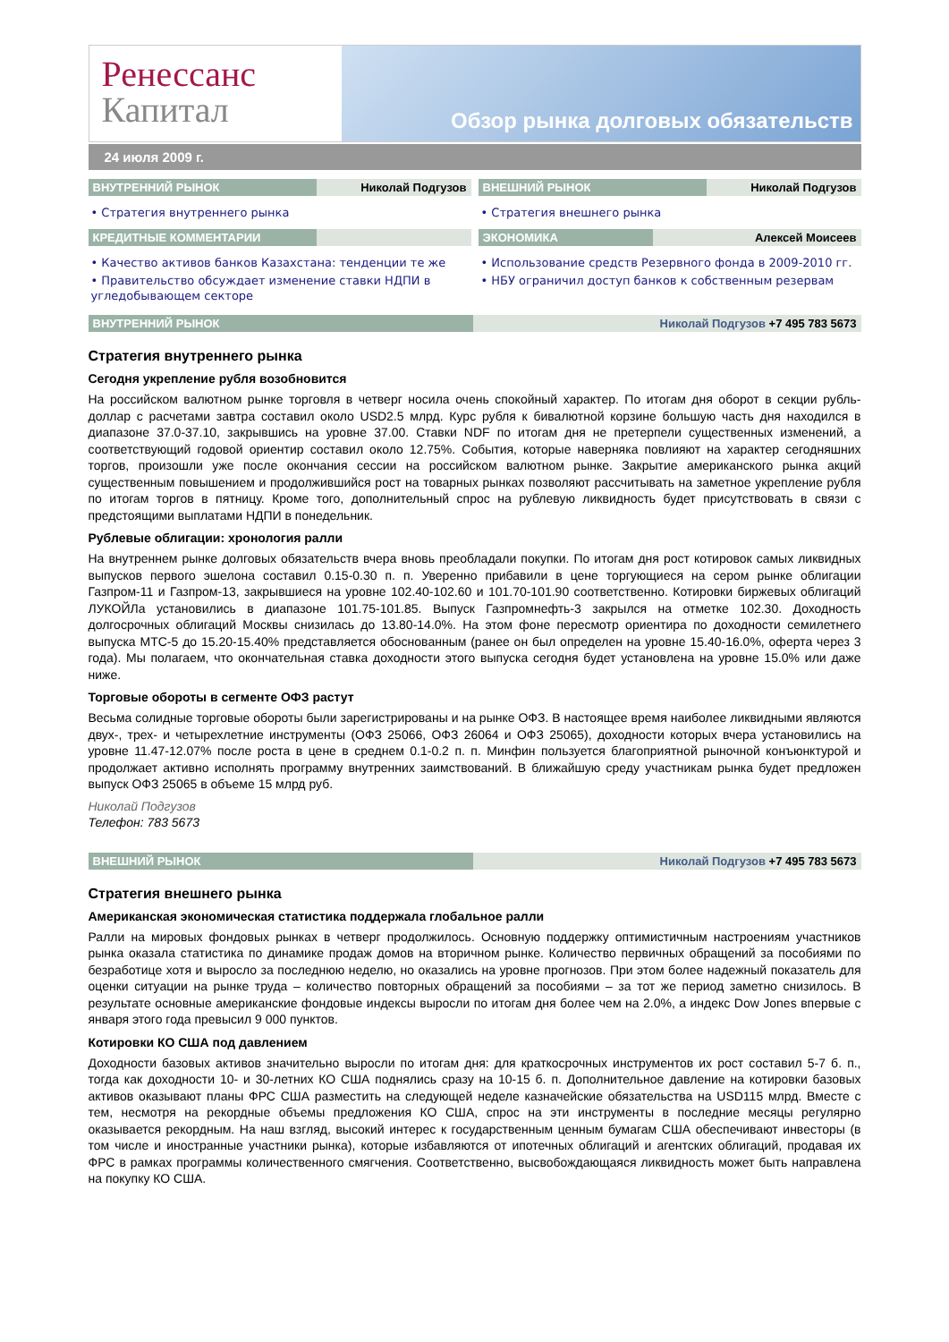Ренессанс
Капитал
Обзор рынка долговых обязательств
24 июля 2009 г.
ВНУТРЕННИЙ РЫНОК Николай Подгузов
• Стратегия внутреннего рынка
КРЕДИТНЫЕ КОММЕНТАРИИ
• Качество активов банков Казахстана: тенденции те же
• Правительство обсуждает изменение ставки НДПИ в угледобывающем секторе
ВНЕШНИЙ РЫНОК Николай Подгузов
• Стратегия внешнего рынка
ЭКОНОМИКА Алексей Моисеев
• Использование средств Резервного фонда в 2009-2010 гг.
• НБУ ограничил доступ банков к собственным резервам
ВНУТРЕННИЙ РЫНОК Николай Подгузов +7 495 783 5673
Стратегия внутреннего рынка
Сегодня укрепление рубля возобновится
На российском валютном рынке торговля в четверг носила очень спокойный характер. По итогам дня оборот в секции рубль-доллар с расчетами завтра составил около USD2.5 млрд. Курс рубля к бивалютной корзине большую часть дня находился в диапазоне 37.0-37.10, закрывшись на уровне 37.00. Ставки NDF по итогам дня не претерпели существенных изменений, а соответствующий годовой ориентир составил около 12.75%. События, которые наверняка повлияют на характер сегодняшних торгов, произошли уже после окончания сессии на российском валютном рынке. Закрытие американского рынка акций существенным повышением и продолжившийся рост на товарных рынках позволяют рассчитывать на заметное укрепление рубля по итогам торгов в пятницу. Кроме того, дополнительный спрос на рублевую ликвидность будет присутствовать в связи с предстоящими выплатами НДПИ в понедельник.
Рублевые облигации: хронология ралли
На внутреннем рынке долговых обязательств вчера вновь преобладали покупки. По итогам дня рост котировок самых ликвидных выпусков первого эшелона составил 0.15-0.30 п. п. Уверенно прибавили в цене торгующиеся на сером рынке облигации Газпром-11 и Газпром-13, закрывшиеся на уровне 102.40-102.60 и 101.70-101.90 соответственно. Котировки биржевых облигаций ЛУКОЙЛа установились в диапазоне 101.75-101.85. Выпуск Газпромнефть-3 закрылся на отметке 102.30. Доходность долгосрочных облигаций Москвы снизилась до 13.80-14.0%. На этом фоне пересмотр ориентира по доходности семилетнего выпуска МТС-5 до 15.20-15.40% представляется обоснованным (ранее он был определен на уровне 15.40-16.0%, оферта через 3 года). Мы полагаем, что окончательная ставка доходности этого выпуска сегодня будет установлена на уровне 15.0% или даже ниже.
Торговые обороты в сегменте ОФЗ растут
Весьма солидные торговые обороты были зарегистрированы и на рынке ОФЗ. В настоящее время наиболее ликвидными являются двух-, трех- и четырехлетние инструменты (ОФЗ 25066, ОФЗ 26064 и ОФЗ 25065), доходности которых вчера установились на уровне 11.47-12.07% после роста в цене в среднем 0.1-0.2 п. п. Минфин пользуется благоприятной рыночной конъюнктурой и продолжает активно исполнять программу внутренних заимствований. В ближайшую среду участникам рынка будет предложен выпуск ОФЗ 25065 в объеме 15 млрд руб.
Николай Подгузов
Телефон: 783 5673
ВНЕШНИЙ РЫНОК Николай Подгузов +7 495 783 5673
Стратегия внешнего рынка
Американская экономическая статистика поддержала глобальное ралли
Ралли на мировых фондовых рынках в четверг продолжилось. Основную поддержку оптимистичным настроениям участников рынка оказала статистика по динамике продаж домов на вторичном рынке. Количество первичных обращений за пособиями по безработице хотя и выросло за последнюю неделю, но оказались на уровне прогнозов. При этом более надежный показатель для оценки ситуации на рынке труда – количество повторных обращений за пособиями – за тот же период заметно снизилось. В результате основные американские фондовые индексы выросли по итогам дня более чем на 2.0%, а индекс Dow Jones впервые с января этого года превысил 9 000 пунктов.
Котировки КО США под давлением
Доходности базовых активов значительно выросли по итогам дня: для краткосрочных инструментов их рост составил 5-7 б. п., тогда как доходности 10- и 30-летних КО США поднялись сразу на 10-15 б. п. Дополнительное давление на котировки базовых активов оказывают планы ФРС США разместить на следующей неделе казначейские обязательства на USD115 млрд. Вместе с тем, несмотря на рекордные объемы предложения КО США, спрос на эти инструменты в последние месяцы регулярно оказывается рекордным. На наш взгляд, высокий интерес к государственным ценным бумагам США обеспечивают инвесторы (в том числе и иностранные участники рынка), которые избавляются от ипотечных облигаций и агентских облигаций, продавая их ФРС в рамках программы количественного смягчения. Соответственно, высвобождающаяся ликвидность может быть направлена на покупку КО США.